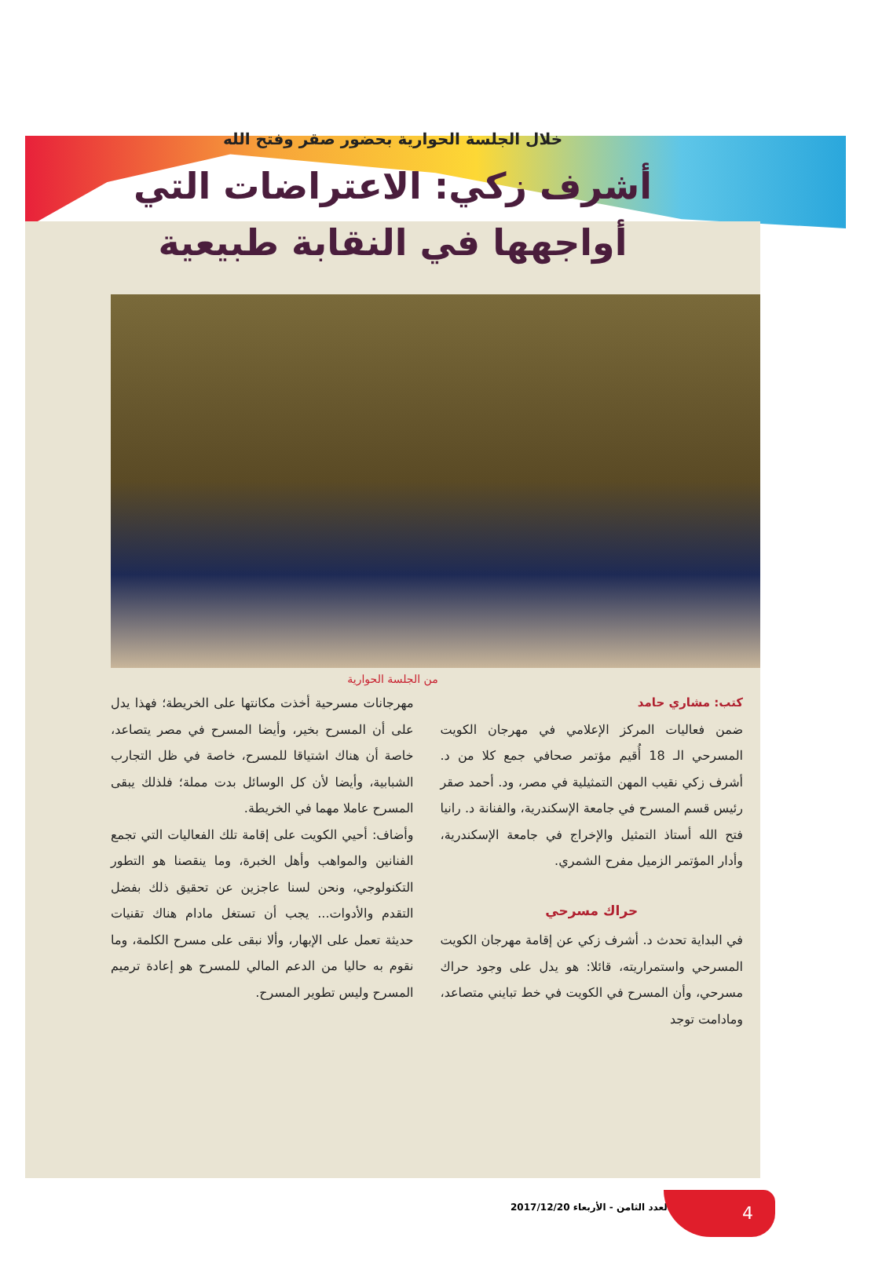خلال الجلسة الحوارية بحضور صقر وفتح الله
أشرف زكي: الاعتراضات التي أواجهها في النقابة طبيعية
من الجلسة الحوارية
كتب: مشاري حامد
ضمن فعاليات المركز الإعلامي في مهرجان الكويت المسرحي الـ 18 أُقيم مؤتمر صحافي جمع كلا من د. أشرف زكي نقيب المهن التمثيلية في مصر، ود. أحمد صقر رئيس قسم المسرح في جامعة الإسكندرية، والفنانة د. رانيا فتح الله أستاذ التمثيل والإخراج في جامعة الإسكندرية، وأدار المؤتمر الزميل مفرح الشمري.
حراك مسرحي
في البداية تحدث د. أشرف زكي عن إقامة مهرجان الكويت المسرحي واستمراريته، قائلا: هو يدل على وجود حراك مسرحي، وأن المسرح في الكويت في خط تبايني متصاعد، ومادامت توجد
مهرجانات مسرحية أخذت مكانتها على الخريطة؛ فهذا يدل على أن المسرح بخير، وأيضا المسرح في مصر يتصاعد، خاصة أن هناك اشتياقا للمسرح، خاصة في ظل التجارب الشبابية، وأيضا لأن كل الوسائل بدت مملة؛ فلذلك يبقى المسرح عاملا مهما في الخريطة.
وأضاف: أحيي الكويت على إقامة تلك الفعاليات التي تجمع الفنانين والمواهب وأهل الخبرة، وما ينقصنا هو التطور التكنولوجي، ونحن لسنا عاجزين عن تحقيق ذلك بفضل التقدم والأدوات... يجب أن تستغل مادام هناك تقنيات حديثة تعمل على الإبهار، وألا نبقى على مسرح الكلمة، وما نقوم به حاليا من الدعم المالي للمسرح هو إعادة ترميم المسرح وليس تطوير المسرح.
العدد الثامن - الأربعاء 2017/12/20
4